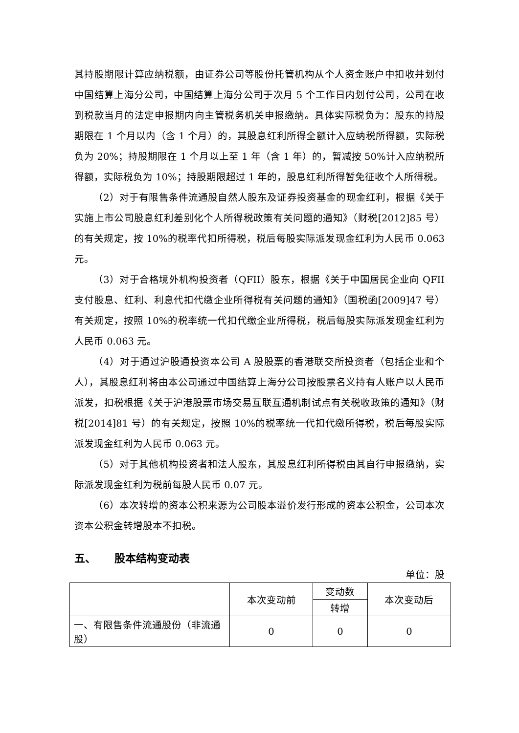其持股期限计算应纳税额，由证券公司等股份托管机构从个人资金账户中扣收并划付中国结算上海分公司，中国结算上海分公司于次月 5 个工作日内划付公司，公司在收到税款当月的法定申报期内向主管税务机关申报缴纳。具体实际税负为：股东的持股期限在 1 个月以内（含 1 个月）的，其股息红利所得全额计入应纳税所得额，实际税负为 20%；持股期限在 1 个月以上至 1 年（含 1 年）的，暂减按 50%计入应纳税所得额，实际税负为 10%；持股期限超过 1 年的，股息红利所得暂免征收个人所得税。
（2）对于有限售条件流通股自然人股东及证券投资基金的现金红利，根据《关于实施上市公司股息红利差别化个人所得税政策有关问题的通知》（财税[2012]85 号）的有关规定，按 10%的税率代扣所得税，税后每股实际派发现金红利为人民币 0.063 元。
（3）对于合格境外机构投资者（QFII）股东，根据《关于中国居民企业向 QFII 支付股息、红利、利息代扣代缴企业所得税有关问题的通知》（国税函[2009]47 号）有关规定，按照 10%的税率统一代扣代缴企业所得税，税后每股实际派发现金红利为人民币 0.063 元。
（4）对于通过沪股通投资本公司 A 股股票的香港联交所投资者（包括企业和个人），其股息红利将由本公司通过中国结算上海分公司按股票名义持有人账户以人民币派发，扣税根据《关于沪港股票市场交易互联互通机制试点有关税收政策的通知》（财税[2014]81 号）的有关规定，按照 10%的税率统一代扣代缴所得税，税后每股实际派发现金红利为人民币 0.063 元。
（5）对于其他机构投资者和法人股东，其股息红利所得税由其自行申报缴纳，实际派发现金红利为税前每股人民币 0.07 元。
（6）本次转增的资本公积来源为公司股本溢价发行形成的资本公积金，公司本次资本公积金转增股本不扣税。
五、 股本结构变动表
单位：股
| | 本次变动前 | 变动数 | 本次变动后 |
| | | 转增 | |
| 一、有限售条件流通股份（非流通股） | 0 | 0 | 0 |